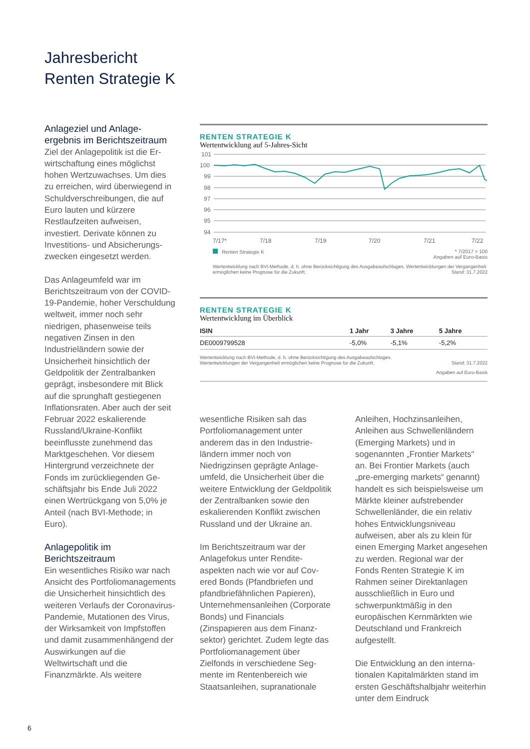Jahresbericht
Renten Strategie K
Anlageziel und Anlage-
ergebnis im Berichtszeitraum
Ziel der Anlagepolitik ist die Er­wirtschaftung eines möglichst hohen Wertzuwachses. Um dies zu erreichen, wird über­wiegend in Schuldverschrei­bungen, die auf Euro lauten und kürzere Restlaufzeiten aufweisen, investiert. Derivate können zu Investitions- und Absicherungs-zwecken einge­setzt werden.
Das Anlageumfeld war im Berichtszeitraum von der COVID-19-Pandemie, hoher Verschuldung weltweit, immer noch sehr niedrigen, phasen­weise teils negativen Zinsen in den Industrieländern sowie der Unsicherheit hinsichtlich der Geldpolitik der Zentralbanken geprägt, insbesondere mit Blick auf die sprunghaft gestiegenen Inflationsraten. Aber auch der seit Februar 2022 eskalieren­de Russland/Ukraine-Konflikt beeinflusste zunehmend das Marktgeschehen. Vor diesem Hintergrund verzeichnete der Fonds im zurückliegenden Ge­schäftsjahr bis Ende Juli 2022 einen Wertrückgang von 5,0% je Anteil (nach BVI-Methode; in Euro).
Anlagepolitik im
Berichtszeitraum
Ein wesentliches Risiko war nach Ansicht des Portfolio­managements die Unsicher­heit hinsichtlich des weiteren Verlaufs der Coronavirus-Pandemie, Mutationen des Virus, der Wirksamkeit von Impfstoffen und damit zusam­menhängend der Auswirkun­gen auf die Weltwirtschaft und die Finanzmärkte. Als weitere
RENTEN STRATEGIE K
Wertentwicklung auf 5-Jahres-Sicht
101
100
99
98
97
96
95
94
7/17*
7/18
7/19
7/20
7/21
7/22
Renten Strategie K * 7/2017 = 100
Angaben auf Euro-Basis
Wertentwicklung nach BVI-Methode, d. h. ohne Berücksichtigung des Ausgabeaufschlages. Wertentwicklungen der Vergangenheit ermöglichen keine Prognose für die Zukunft. Stand: 31.7.2022
RENTEN STRATEGIE K
Wertentwicklung im Überblick
| ISIN | 1 Jahr | 3 Jahre | 5 Jahre |
| --- | --- | --- | --- |
| DE0009799528 | -5,0% | -5,1% | -5,2% |
Wertentwicklung nach BVI-Methode, d. h. ohne Berücksichtigung des Ausgabeaufschlages.
Wertentwicklungen der Vergangenheit ermöglichen keine Prognose für die Zukunft. Stand: 31.7.2022
Angaben auf Euro-Basis
wesentliche Risiken sah das Portfoliomanagement unter anderem das in den Industrie­ländern immer noch von Niedrigzinsen geprägte Anlage­umfeld, die Unsicherheit über die weitere Entwicklung der Geldpolitik der Zentralbanken sowie den eskalierenden Kon­flikt zwischen Russland und der Ukraine an.
Im Berichtszeitraum war der Anlagefokus unter Rendite­aspekten nach wie vor auf Cov­ered Bonds (Pfandbriefen und pfandbriefähnlichen Papieren), Unternehmensanleihen (Cor­porate Bonds) und Financials (Zinspapieren aus dem Finanz­sektor) gerichtet. Zudem legte das Portfoliomanagement über Zielfonds in verschiedene Seg­mente im Rentenbereich wie Staatsanleihen, supranationale
Anleihen, Hochzinsanleihen, Anleihen aus Schwellenländern (Emerging Markets) und in sogenannten „Frontier Mar­kets“ an. Bei Frontier Markets (auch „pre-emerging markets“ genannt) handelt es sich bei­spielsweise um Märkte kleiner aufstrebender Schwellenländer, die ein relativ hohes Entwick­lungsniveau aufweisen, aber als zu klein für einen Emerging Market angesehen zu werden. Regional war der Fonds Renten Strategie K im Rahmen seiner Direktanlagen ausschließlich in Euro und schwerpunktmäßig in den europäischen Kernmärkten wie Deutschland und Frank­reich aufgestellt.
Die Entwicklung an den interna­tionalen Kapitalmärkten stand im ersten Geschäftshalbjahr weiterhin unter dem Eindruck
6